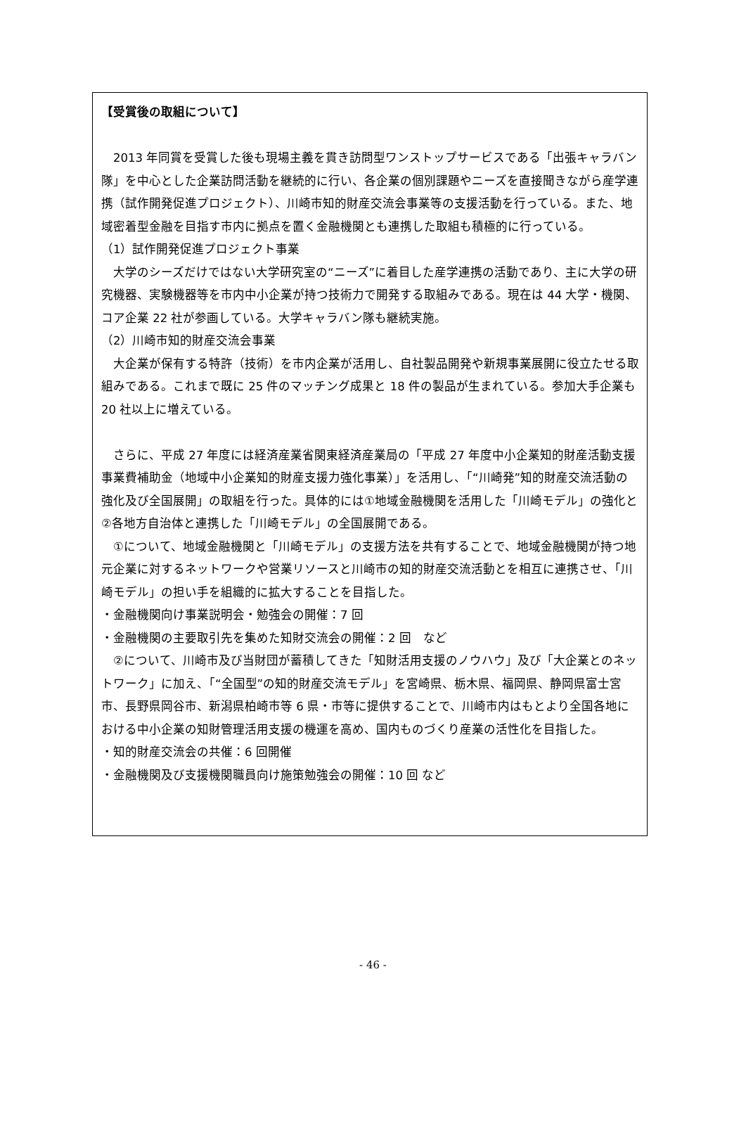【受賞後の取組について】
　2013 年同賞を受賞した後も現場主義を貫き訪問型ワンストップサービスである「出張キャラバン隊」を中心とした企業訪問活動を継続的に行い、各企業の個別課題やニーズを直接聞きながら産学連携（試作開発促進プロジェクト）、川崎市知的財産交流会事業等の支援活動を行っている。また、地域密着型金融を目指す市内に拠点を置く金融機関とも連携した取組も積極的に行っている。
（1）試作開発促進プロジェクト事業
　大学のシーズだけではない大学研究室の“ニーズ”に着目した産学連携の活動であり、主に大学の研究機器、実験機器等を市内中小企業が持つ技術力で開発する取組みである。現在は 44 大学・機関、コア企業 22 社が参画している。大学キャラバン隊も継続実施。
（2）川崎市知的財産交流会事業
　大企業が保有する特許（技術）を市内企業が活用し、自社製品開発や新規事業展開に役立たせる取組みである。これまで既に 25 件のマッチング成果と 18 件の製品が生まれている。参加大手企業も 20 社以上に増えている。
　さらに、平成 27 年度には経済産業省関東経済産業局の「平成 27 年度中小企業知的財産活動支援事業費補助金（地域中小企業知的財産支援力強化事業）」を活用し、「“川崎発”知的財産交流活動の強化及び全国展開」の取組を行った。具体的には①地域金融機関を活用した「川崎モデル」の強化と②各地方自治体と連携した「川崎モデル」の全国展開である。
　①について、地域金融機関と「川崎モデル」の支援方法を共有することで、地域金融機関が持つ地元企業に対するネットワークや営業リソースと川崎市の知的財産交流活動とを相互に連携させ、「川崎モデル」の担い手を組織的に拡大することを目指した。
・金融機関向け事業説明会・勉強会の開催：7 回
・金融機関の主要取引先を集めた知財交流会の開催：2 回　など
　②について、川崎市及び当財団が蓄積してきた「知財活用支援のノウハウ」及び「大企業とのネットワーク」に加え、「“全国型”の知的財産交流モデル」を宮崎県、栃木県、福岡県、静岡県富士宮市、長野県岡谷市、新潟県柏崎市等 6 県・市等に提供することで、川崎市内はもとより全国各地における中小企業の知財管理活用支援の機運を高め、国内ものづくり産業の活性化を目指した。
・知的財産交流会の共催：6 回開催
・金融機関及び支援機関職員向け施策勉強会の開催：10 回 など
- 46 -